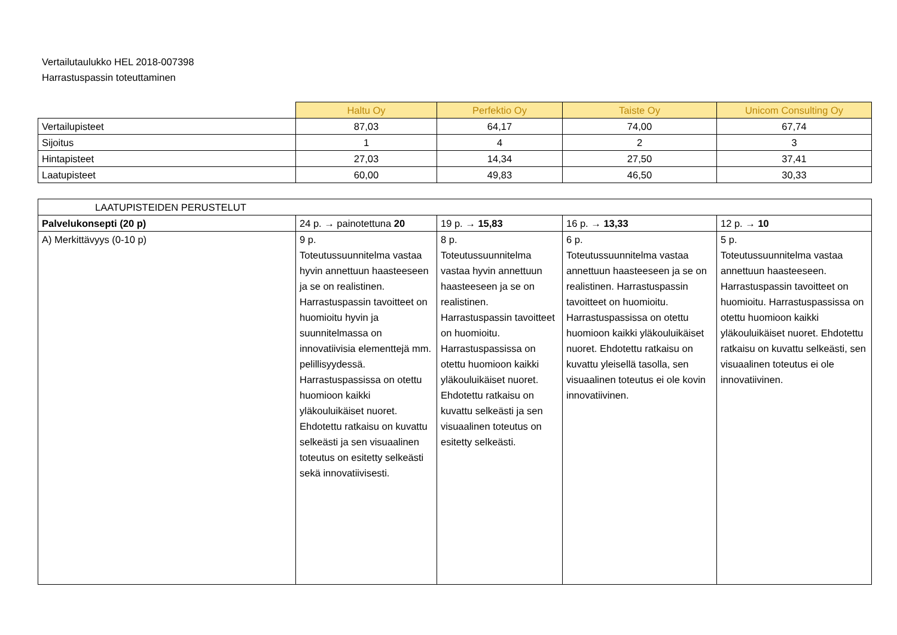Vertailutaulukko HEL 2018-007398
Harrastuspassin toteuttaminen
| | Haltu Oy | Perfektio Oy | Taiste Oy | Unicom Consulting Oy |
| --- | --- | --- | --- | --- |
| Vertailupisteet | 87,03 | 64,17 | 74,00 | 67,74 |
| Sijoitus | 1 | 4 | 2 | 3 |
| Hintapisteet | 27,03 | 14,34 | 27,50 | 37,41 |
| Laatupisteet | 60,00 | 49,83 | 46,50 | 30,33 |
| LAATUPISTEIDEN PERUSTELUT | | | | |
| Palvelukonsepti (20 p) | 24 p. → painotettuna 20 | 19 p. → 15,83 | 16 p. → 13,33 | 12 p. → 10 |
| A) Merkittävyys (0-10 p) | 9 p. Toteutussuunnitelma vastaa hyvin annettuun haasteeseen ja se on realistinen. Harrastuspassin tavoitteet on huomioitu hyvin ja suunnitelmassa on innovatiivisia elementtejä mm. pelillisyydessä. Harrastuspassissa on otettu huomioon kaikki yläkouluikäiset nuoret. Ehdotettu ratkaisu on kuvattu selkeästi ja sen visuaalinen toteutus on esitetty selkeästi sekä innovatiivisesti. | 8 p. Toteutussuunnitelma vastaa hyvin annettuun haasteeseen ja se on realistinen. Harrastuspassin tavoitteet on huomioitu. Harrastuspassissa on otettu huomioon kaikki yläkouluikäiset nuoret. Ehdotettu ratkaisu on kuvattu selkeästi ja sen visuaalinen toteutus on esitetty selkeästi. | 6 p. Toteutussuunnitelma vastaa annettuun haasteeseen ja se on realistinen. Harrastuspassin tavoitteet on huomioitu. Harrastuspassissa on otettu huomioon kaikki yläkouluikäiset nuoret. Ehdotettu ratkaisu on kuvattu yleisellä tasolla, sen visuaalinen toteutus ei ole kovin innovatiivinen. | 5 p. Toteutussuunnitelma vastaa annettuun haasteeseen. Harrastuspassin tavoitteet on huomioitu. Harrastuspassissa on otettu huomioon kaikki yläkouluikäiset nuoret. Ehdotettu ratkaisu on kuvattu selkeästi, sen visuaalinen toteutus ei ole innovatiivinen. |